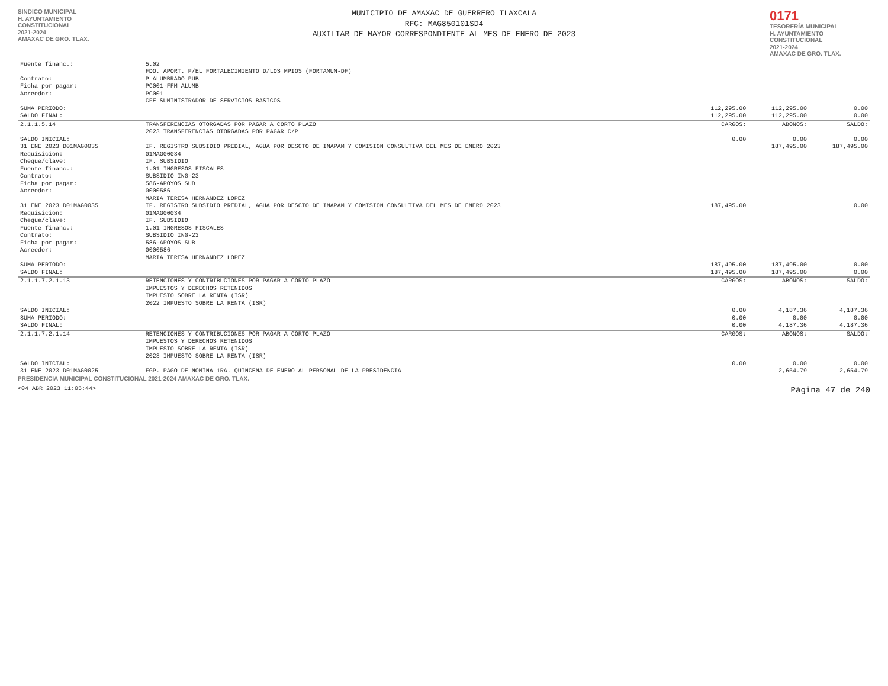SINDICO MUNICIPAL
H. AYUNTAMIENTO
CONSTITUCIONAL
2021-2024
AMAXAC DE GRO. TLAX.
MUNICIPIO DE AMAXAC DE GUERRERO TLAXCALA
RFC: MAG850101SD4
AUXILIAR DE MAYOR CORRESPONDIENTE AL MES DE ENERO DE 2023
0171
TESORERÍA MUNICIPAL
H. AYUNTAMIENTO CONSTITUCIONAL
2021-2024
AMAXAC DE GRO. TLAX.
| Fuente financ.: | 5.02 FDO. APORT. P/EL FORTALECIMIENTO D/LOS MPIOS (FORTAMUN-DF) | | | |
| Contrato: Ficha por pagar: | P ALUMBRADO PUB PC001-FFM ALUMB | | | |
| Acreedor: | PC001 CFE SUMINISTRADOR DE SERVICIOS BASICOS | | | |
| SUMA PERIODO: | | 112,295.00 | 112,295.00 | 0.00 |
| SALDO FINAL: | | 112,295.00 | 112,295.00 | 0.00 |
| 2.1.1.5.14 | TRANSFERENCIAS OTORGADAS POR PAGAR A CORTO PLAZO 2023 TRANSFERENCIAS OTORGADAS POR PAGAR C/P | CARGOS: | ABONOS: | SALDO: |
| SALDO INICIAL: | | 0.00 | 0.00 | 0.00 |
| 31 ENE 2023 D01MAG0035 | IF. REGISTRO SUBSIDIO PREDIAL, AGUA POR DESCTO DE INAPAM Y COMISION CONSULTIVA DEL MES DE ENERO 2023 | | 187,495.00 | 187,495.00 |
| Requisición: Cheque/clave: Fuente financ.: Contrato: Ficha por pagar: | 01MAG00034 IF. SUBSIDIO 1.01 INGRESOS FISCALES SUBSIDIO ING-23 586-APOYOS SUB | | | |
| Acreedor: | 0000586 MARIA TERESA HERNANDEZ LOPEZ | | | |
| 31 ENE 2023 D01MAG0035 | IF. REGISTRO SUBSIDIO PREDIAL, AGUA POR DESCTO DE INAPAM Y COMISION CONSULTIVA DEL MES DE ENERO 2023 | 187,495.00 | | 0.00 |
| Requisición: Cheque/clave: Fuente financ.: Contrato: Ficha por pagar: | 01MAG00034 IF. SUBSIDIO 1.01 INGRESOS FISCALES SUBSIDIO ING-23 586-APOYOS SUB | | | |
| Acreedor: | 0000586 MARIA TERESA HERNANDEZ LOPEZ | | | |
| SUMA PERIODO: | | 187,495.00 | 187,495.00 | 0.00 |
| SALDO FINAL: | | 187,495.00 | 187,495.00 | 0.00 |
| 2.1.1.7.2.1.13 | RETENCIONES Y CONTRIBUCIONES POR PAGAR A CORTO PLAZO IMPUESTOS Y DERECHOS RETENIDOS IMPUESTO SOBRE LA RENTA (ISR) 2022 IMPUESTO SOBRE LA RENTA (ISR) | CARGOS: | ABONOS: | SALDO: |
| SALDO INICIAL: | | 0.00 | 4,187.36 | 4,187.36 |
| SUMA PERIODO: | | 0.00 | 0.00 | 0.00 |
| SALDO FINAL: | | 0.00 | 4,187.36 | 4,187.36 |
| 2.1.1.7.2.1.14 | RETENCIONES Y CONTRIBUCIONES POR PAGAR A CORTO PLAZO IMPUESTOS Y DERECHOS RETENIDOS IMPUESTO SOBRE LA RENTA (ISR) 2023 IMPUESTO SOBRE LA RENTA (ISR) | CARGOS: | ABONOS: | SALDO: |
| SALDO INICIAL: | | 0.00 | 0.00 | 0.00 |
| 31 ENE 2023 D01MAG0025 | FGP. PAGO DE NOMINA 1RA. QUINCENA DE ENERO AL PERSONAL DE LA PRESIDENCIA | | 2,654.79 | 2,654.79 |
PRESIDENCIA MUNICIPAL CONSTITUCIONAL 2021-2024 AMAXAC DE GRO. TLAX.
<04 ABR 2023 11:05:44> Página 47 de 240